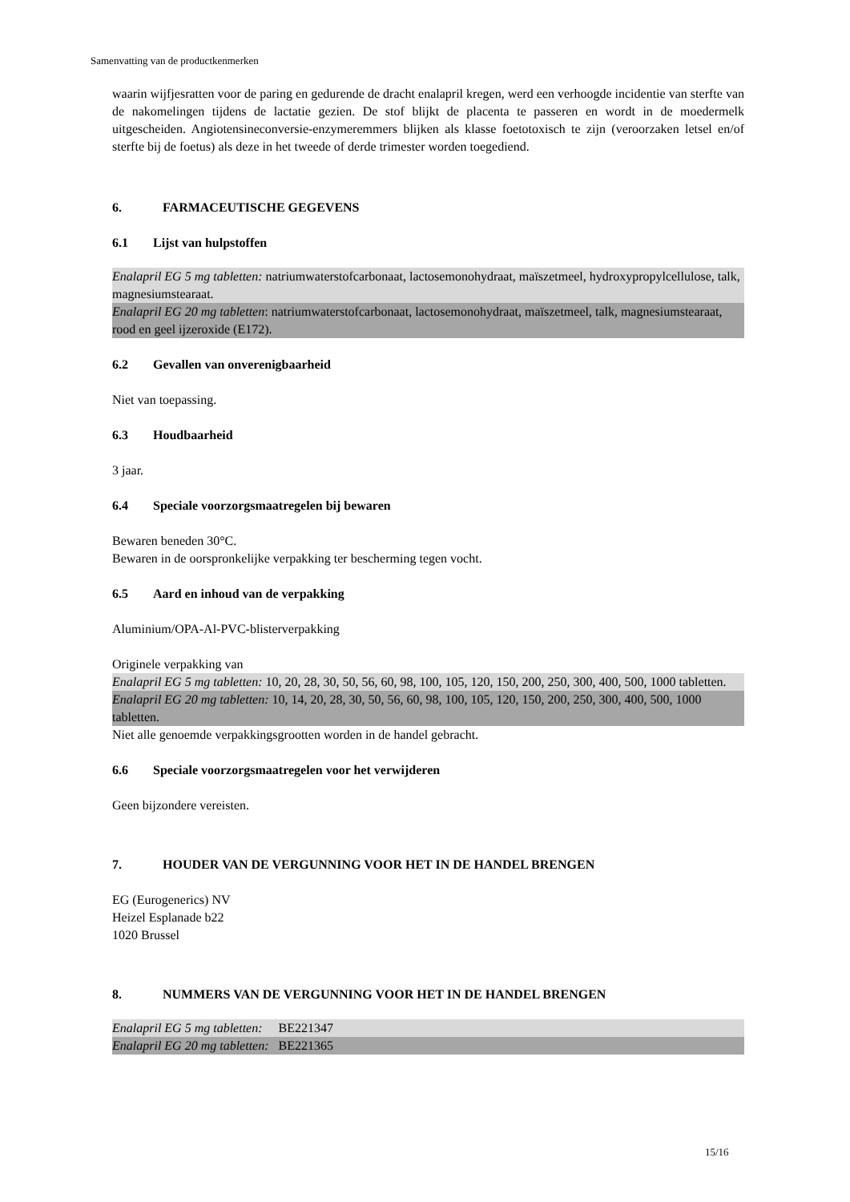Samenvatting van de productkenmerken
waarin wijfjesratten voor de paring en gedurende de dracht enalapril kregen, werd een verhoogde incidentie van sterfte van de nakomelingen tijdens de lactatie gezien. De stof blijkt de placenta te passeren en wordt in de moedermelk uitgescheiden. Angiotensineconversie-enzymeremmers blijken als klasse foetotoxisch te zijn (veroorzaken letsel en/of sterfte bij de foetus) als deze in het tweede of derde trimester worden toegediend.
6. FARMACEUTISCHE GEGEVENS
6.1 Lijst van hulpstoffen
Enalapril EG 5 mg tabletten: natriumwaterstofcarbonaat, lactosemonohydraat, maïszetmeel, hydroxypropylcellulose, talk, magnesiumstearaat.
Enalapril EG 20 mg tabletten: natriumwaterstofcarbonaat, lactosemonohydraat, maïszetmeel, talk, magnesiumstearaat, rood en geel ijzeroxide (E172).
6.2 Gevallen van onverenigbaarheid
Niet van toepassing.
6.3 Houdbaarheid
3 jaar.
6.4 Speciale voorzorgsmaatregelen bij bewaren
Bewaren beneden 30°C.
Bewaren in de oorspronkelijke verpakking ter bescherming tegen vocht.
6.5 Aard en inhoud van de verpakking
Aluminium/OPA-Al-PVC-blisterverpakking
Originele verpakking van
Enalapril EG 5 mg tabletten: 10, 20, 28, 30, 50, 56, 60, 98, 100, 105, 120, 150, 200, 250, 300, 400, 500, 1000 tabletten.
Enalapril EG 20 mg tabletten: 10, 14, 20, 28, 30, 50, 56, 60, 98, 100, 105, 120, 150, 200, 250, 300, 400, 500, 1000 tabletten.
Niet alle genoemde verpakkingsgrootten worden in de handel gebracht.
6.6 Speciale voorzorgsmaatregelen voor het verwijderen
Geen bijzondere vereisten.
7. HOUDER VAN DE VERGUNNING VOOR HET IN DE HANDEL BRENGEN
EG (Eurogenerics) NV
Heizel Esplanade b22
1020 Brussel
8. NUMMERS VAN DE VERGUNNING VOOR HET IN DE HANDEL BRENGEN
Enalapril EG 5 mg tabletten: BE221347
Enalapril EG 20 mg tabletten: BE221365
15/16